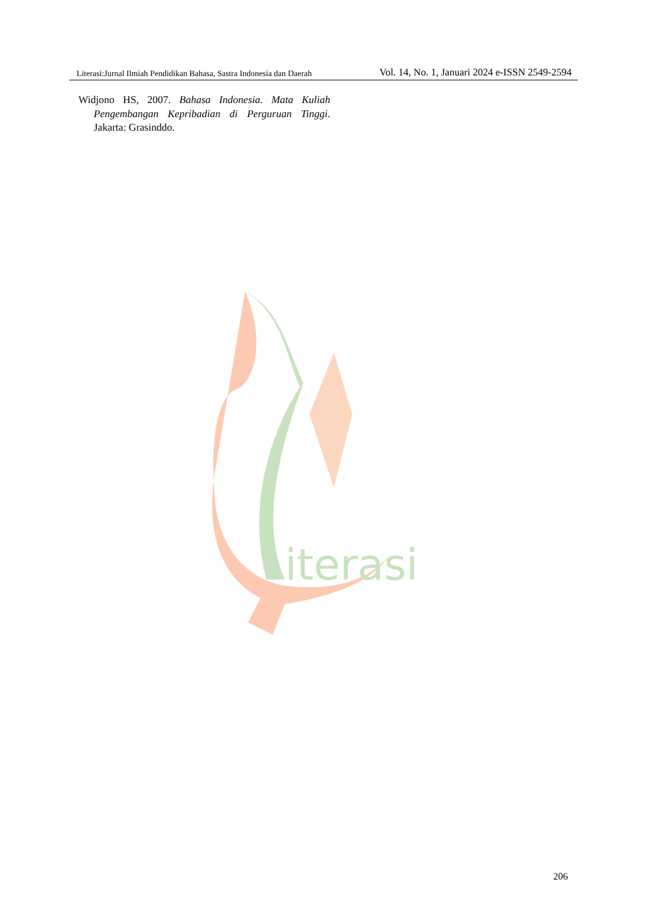Literasi:Jurnal Ilmiah Pendidikan Bahasa, Sastra Indonesia dan Daerah Vol. 14, No. 1, Januari 2024 e-ISSN 2549-2594
Widjono HS, 2007. Bahasa Indonesia. Mata Kuliah Pengembangan Kepribadian di Perguruan Tinggi. Jakarta: Grasinddo.
iterasi
206